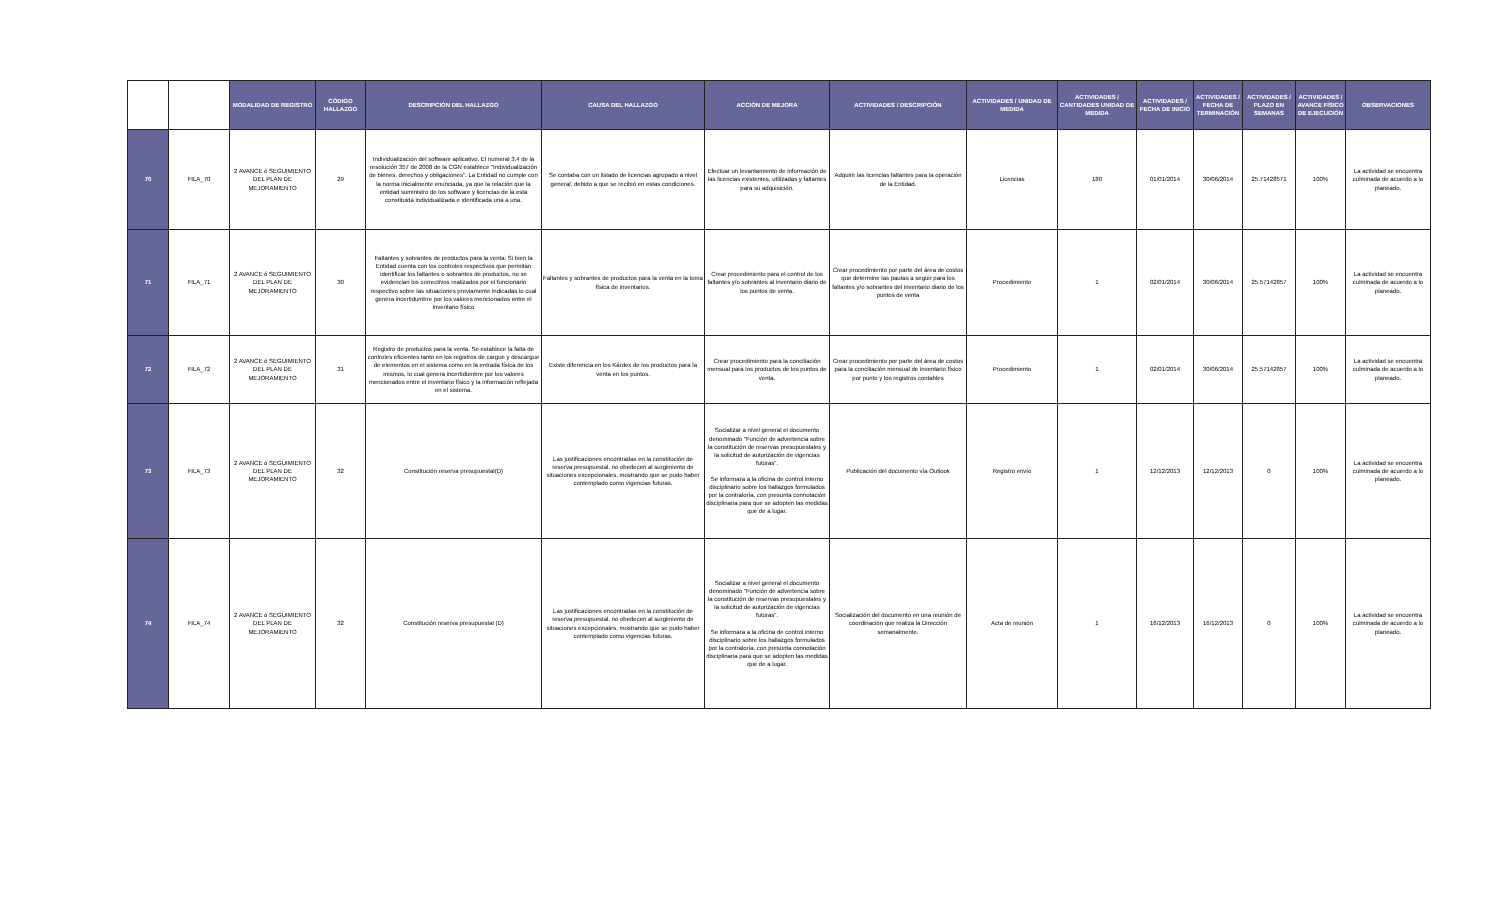| | | MODALIDAD DE REGISTRO | CÓDIGO HALLAZGO | DESCRIPCIÓN DEL HALLAZGO | CAUSA DEL HALLAZGO | ACCIÓN DE MEJORA | ACTIVIDADES / DESCRIPCIÓN | ACTIVIDADES / UNIDAD DE MEDIDA | ACTIVIDADES / CANTIDADES UNIDAD DE MEDIDA | ACTIVIDADES / FECHA DE INICIO | ACTIVIDADES / FECHA DE TERMINACIÓN | ACTIVIDADES / PLAZO EN SEMANAS | ACTIVIDADES / AVANCE FÍSICO DE EJECUCIÓN | OBSERVACIONES |
| --- | --- | --- | --- | --- | --- | --- | --- | --- | --- | --- | --- | --- | --- | --- |
| 70 | FILA_70 | 2 AVANCE ó SEGUIMIENTO DEL PLAN DE MEJORAMIENTO | 29 | Individualización del software aplicativo. El numeral 3,4 de la resolución 357 de 2008 de la CGN establece "Individualización de bienes, derechos y obligaciones". La Entidad no cumple con la norma inicialmente enunciada, ya que la relación que la entidad suministro de los software y licencias de la esta constituida individualizada e identificada una a una. | Se contaba con un listado de licencias agrupado a nivel general, debido a que se recibió en estas condiciones. | Efectuar un levantamiento de información de las licencias existentes, utilizadas y faltantes para su adquisición. | Adquirir las licencias faltantes para la operación de la Entidad. | Licencias | 180 | 01/01/2014 | 30/06/2014 | 25.71428571 | 100% | La actividad se encuentra culminada de acuerdo a lo planeado. |
| 71 | FILA_71 | 2 AVANCE ó SEGUIMIENTO DEL PLAN DE MEJORAMIENTO | 30 | Faltantes y sobrantes de productos para la venta: Si bien la Entidad cuenta con los controles respectivos que permitan identificar los faltantes o sobrantes de productos, no se evidencian los correctivos realizados por el funcionario respectivo sobre las situaciones previamente indicadas lo cual genera incertidumbre por los valores mencionados entre el inventario físico | Faltantes y sobrantes de productos para la venta en la toma física de inventarios. | Crear procedimiento para el control de los faltantes y/o sobrantes al inventario diario de los puntos de venta. | Crear procedimiento por parte del área de costos que determine las pautas a seguir para los faltantes y/o sobrantes del inventario diario de los puntos de venta | Procedimiento | 1 | 02/01/2014 | 30/06/2014 | 25.57142857 | 100% | La actividad se encuentra culminada de acuerdo a lo planeado. |
| 72 | FILA_72 | 2 AVANCE ó SEGUIMIENTO DEL PLAN DE MEJORAMIENTO | 31 | Registro de productos para la venta. Se establece la falta de controles eficientes tanto en los registros de cargue y descargue de elementos en el sistema como en la entrada física de los mismos, lo cual genera incertidumbre por los valores mencionados entre el inventario físico y la información reflejada en el sistema. | Existe diferencia en los Kárdex de los productos para la venta en los puntos. | Crear procedimiento para la conciliación mensual para los productos de los puntos de venta. | Crear procedimiento por parte del área de costos para la conciliación mensual de inventario físico por punto y los registros contables | Procedimiento | 1 | 02/01/2014 | 30/06/2014 | 25.57142857 | 100% | La actividad se encuentra culminada de acuerdo a lo planeado. |
| 73 | FILA_73 | 2 AVANCE ó SEGUIMIENTO DEL PLAN DE MEJORAMIENTO | 32 | Constitución reserva presupuestal(D) | Las justificaciones encontradas en la constitución de reserva presupuestal, no obedecen al surgimiento de situaciones excepcionales, mostrando que se pudo haber contemplado como vigencias futuras. | Socializar a nivel general el documento denominado "Función de advertencia sobre la constitución de reservas presupuestales y la solicitud de autorización de vigencias futuras". Se informara a la oficina de control interno disciplinario sobre los hallazgos formulados por la contraloría, con presunta connotación disciplinaria para que se adopten las medidas que de a lugar. | Publicación del documento vía Outlook | Registro envío | 1 | 12/12/2013 | 12/12/2013 | 0 | 100% | La actividad se encuentra culminada de acuerdo a lo planeado. |
| 74 | FILA_74 | 2 AVANCE ó SEGUIMIENTO DEL PLAN DE MEJORAMIENTO | 32 | Constitución reserva presupuestal (D) | Las justificaciones encontradas en la constitución de reserva presupuestal, no obedecen al surgimiento de situaciones excepcionales, mostrando que se pudo haber contemplado como vigencias futuras. | Socializar a nivel general el documento denominado "Función de advertencia sobre la constitución de reservas presupuestales y la solicitud de autorización de vigencias futuras". Se informara a la oficina de control interno disciplinario sobre los hallazgos formulados por la contraloría, con presunta connotación disciplinaria para que se adopten las medidas que de a lugar. | Socialización del documento en una reunión de coordinación que realiza la Dirección semanalmente. | Acta de reunión | 1 | 16/12/2013 | 16/12/2013 | 0 | 100% | La actividad se encuentra culminada de acuerdo a lo planeado. |